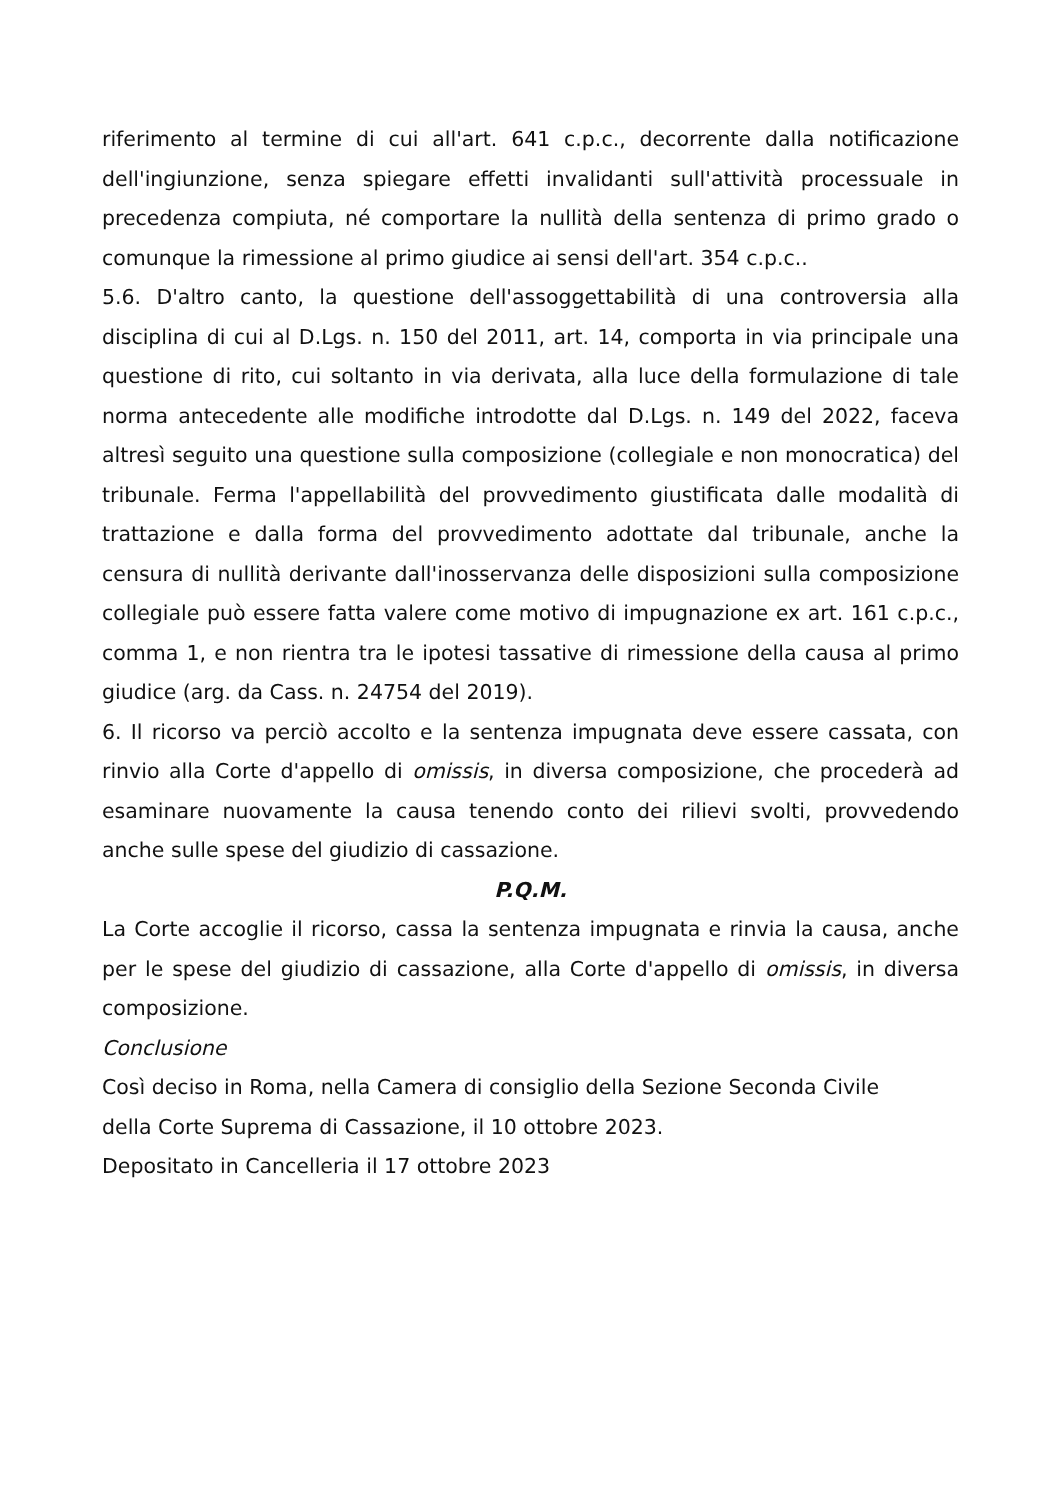riferimento al termine di cui all'art. 641 c.p.c., decorrente dalla notificazione dell'ingiunzione, senza spiegare effetti invalidanti sull'attività processuale in precedenza compiuta, né comportare la nullità della sentenza di primo grado o comunque la rimessione al primo giudice ai sensi dell'art. 354 c.p.c..
5.6. D'altro canto, la questione dell'assoggettabilità di una controversia alla disciplina di cui al D.Lgs. n. 150 del 2011, art. 14, comporta in via principale una questione di rito, cui soltanto in via derivata, alla luce della formulazione di tale norma antecedente alle modifiche introdotte dal D.Lgs. n. 149 del 2022, faceva altresì seguito una questione sulla composizione (collegiale e non monocratica) del tribunale. Ferma l'appellabilità del provvedimento giustificata dalle modalità di trattazione e dalla forma del provvedimento adottate dal tribunale, anche la censura di nullità derivante dall'inosservanza delle disposizioni sulla composizione collegiale può essere fatta valere come motivo di impugnazione ex art. 161 c.p.c., comma 1, e non rientra tra le ipotesi tassative di rimessione della causa al primo giudice (arg. da Cass. n. 24754 del 2019).
6. Il ricorso va perciò accolto e la sentenza impugnata deve essere cassata, con rinvio alla Corte d'appello di omissis, in diversa composizione, che procederà ad esaminare nuovamente la causa tenendo conto dei rilievi svolti, provvedendo anche sulle spese del giudizio di cassazione.
P.Q.M.
La Corte accoglie il ricorso, cassa la sentenza impugnata e rinvia la causa, anche per le spese del giudizio di cassazione, alla Corte d'appello di omissis, in diversa composizione.
Conclusione
Così deciso in Roma, nella Camera di consiglio della Sezione Seconda Civile
della Corte Suprema di Cassazione, il 10 ottobre 2023.
Depositato in Cancelleria il 17 ottobre 2023